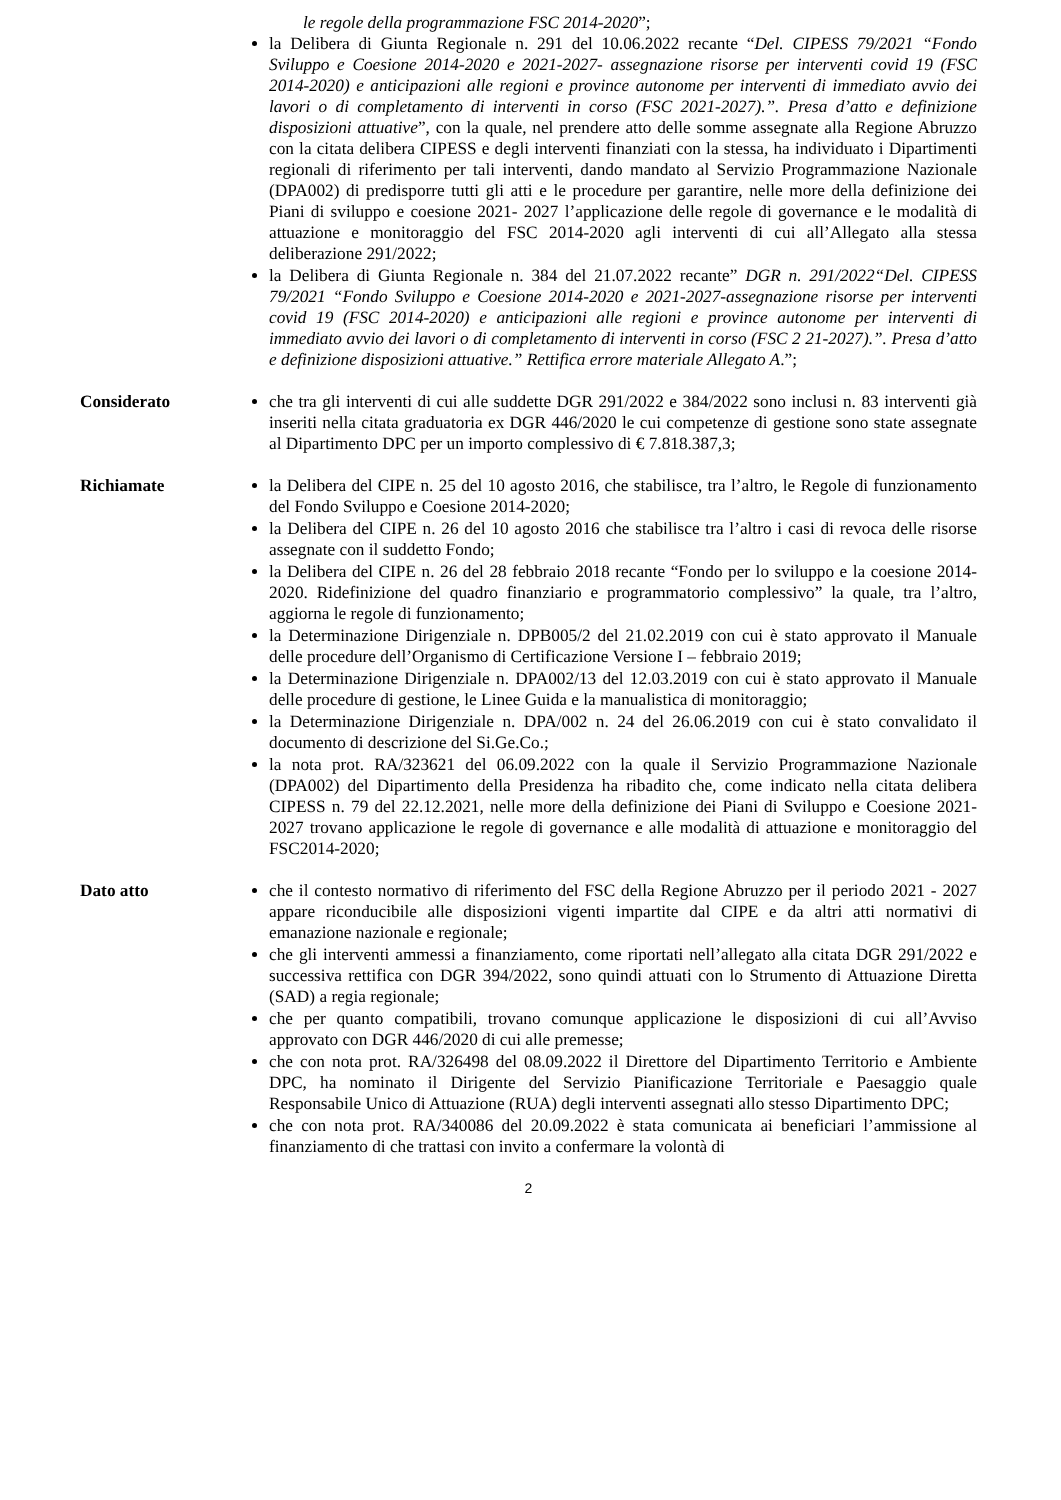le regole della programmazione FSC 2014-2020”;
la Delibera di Giunta Regionale n. 291 del 10.06.2022 recante “Del. CIPESS 79/2021 “Fondo Sviluppo e Coesione 2014-2020 e 2021-2027- assegnazione risorse per interventi covid 19 (FSC 2014-2020) e anticipazioni alle regioni e province autonome per interventi di immediato avvio dei lavori o di completamento di interventi in corso (FSC 2021-2027).”. Presa d’atto e definizione disposizioni attuative”, con la quale, nel prendere atto delle somme assegnate alla Regione Abruzzo con la citata delibera CIPESS e degli interventi finanziati con la stessa, ha individuato i Dipartimenti regionali di riferimento per tali interventi, dando mandato al Servizio Programmazione Nazionale (DPA002) di predisporre tutti gli atti e le procedure per garantire, nelle more della definizione dei Piani di sviluppo e coesione 2021- 2027 l’applicazione delle regole di governance e le modalità di attuazione e monitoraggio del FSC 2014-2020 agli interventi di cui all’Allegato alla stessa deliberazione 291/2022;
la Delibera di Giunta Regionale n. 384 del 21.07.2022 recante” DGR n. 291/2022“Del. CIPESS 79/2021 “Fondo Sviluppo e Coesione 2014-2020 e 2021-2027-assegnazione risorse per interventi covid 19 (FSC 2014-2020) e anticipazioni alle regioni e province autonome per interventi di immediato avvio dei lavori o di completamento di interventi in corso (FSC 2 21-2027).”. Presa d’atto e definizione disposizioni attuative.” Rettifica errore materiale Allegato A.”;
Considerato che tra gli interventi di cui alle suddette DGR 291/2022 e 384/2022 sono inclusi n. 83 interventi già inseriti nella citata graduatoria ex DGR 446/2020 le cui competenze di gestione sono state assegnate al Dipartimento DPC per un importo complessivo di € 7.818.387,3;
Richiamate la Delibera del CIPE n. 25 del 10 agosto 2016, che stabilisce, tra l’altro, le Regole di funzionamento del Fondo Sviluppo e Coesione 2014-2020;
la Delibera del CIPE n. 26 del 10 agosto 2016 che stabilisce tra l’altro i casi di revoca delle risorse assegnate con il suddetto Fondo;
la Delibera del CIPE n. 26 del 28 febbraio 2018 recante “Fondo per lo sviluppo e la coesione 2014-2020. Ridefinizione del quadro finanziario e programmatorio complessivo” la quale, tra l’altro, aggiorna le regole di funzionamento;
la Determinazione Dirigenziale n. DPB005/2 del 21.02.2019 con cui è stato approvato il Manuale delle procedure dell’Organismo di Certificazione Versione I – febbraio 2019;
la Determinazione Dirigenziale n. DPA002/13 del 12.03.2019 con cui è stato approvato il Manuale delle procedure di gestione, le Linee Guida e la manualistica di monitoraggio;
la Determinazione Dirigenziale n. DPA/002 n. 24 del 26.06.2019 con cui è stato convalidato il documento di descrizione del Si.Ge.Co.;
la nota prot. RA/323621 del 06.09.2022 con la quale il Servizio Programmazione Nazionale (DPA002) del Dipartimento della Presidenza ha ribadito che, come indicato nella citata delibera CIPESS n. 79 del 22.12.2021, nelle more della definizione dei Piani di Sviluppo e Coesione 2021-2027 trovano applicazione le regole di governance e alle modalità di attuazione e monitoraggio del FSC2014-2020;
Dato atto che il contesto normativo di riferimento del FSC della Regione Abruzzo per il periodo 2021 - 2027 appare riconducibile alle disposizioni vigenti impartite dal CIPE e da altri atti normativi di emanazione nazionale e regionale;
che gli interventi ammessi a finanziamento, come riportati nell’allegato alla citata DGR 291/2022 e successiva rettifica con DGR 394/2022, sono quindi attuati con lo Strumento di Attuazione Diretta (SAD) a regia regionale;
che per quanto compatibili, trovano comunque applicazione le disposizioni di cui all’Avviso approvato con DGR 446/2020 di cui alle premesse;
che con nota prot. RA/326498 del 08.09.2022 il Direttore del Dipartimento Territorio e Ambiente DPC, ha nominato il Dirigente del Servizio Pianificazione Territoriale e Paesaggio quale Responsabile Unico di Attuazione (RUA) degli interventi assegnati allo stesso Dipartimento DPC;
che con nota prot. RA/340086 del 20.09.2022 è stata comunicata ai beneficiari l’ammissione al finanziamento di che trattasi con invito a confermare la volontà di
2